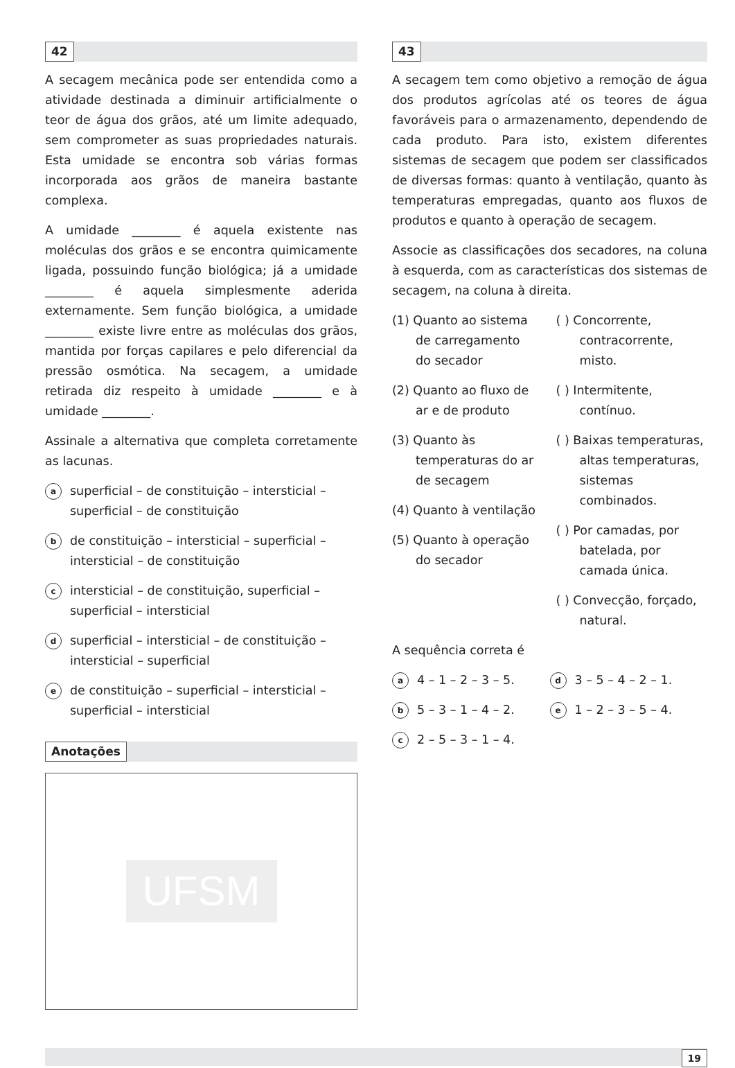42
A secagem mecânica pode ser entendida como a atividade destinada a diminuir artificialmente o teor de água dos grãos, até um limite adequado, sem comprometer as suas propriedades naturais. Esta umidade se encontra sob várias formas incorporada aos grãos de maneira bastante complexa.
A umidade ________ é aquela existente nas moléculas dos grãos e se encontra quimicamente ligada, possuindo função biológica; já a umidade ________ é aquela simplesmente aderida externamente. Sem função biológica, a umidade ________ existe livre entre as moléculas dos grãos, mantida por forças capilares e pelo diferencial da pressão osmótica. Na secagem, a umidade retirada diz respeito à umidade ________ e à umidade ________.
Assinale a alternativa que completa corretamente as lacunas.
asuperficial – de constituição – intersticial – superficial – de constituição
bde constituição – intersticial – superficial – intersticial – de constituição
cintersticial – de constituição, superficial – superficial – intersticial
dsuperficial – intersticial – de constituição – intersticial – superficial
ede constituição – superficial – intersticial – superficial – intersticial
Anotações
UFSM
43
A secagem tem como objetivo a remoção de água dos produtos agrícolas até os teores de água favoráveis para o armazenamento, dependendo de cada produto. Para isto, existem diferentes sistemas de secagem que podem ser classificados de diversas formas: quanto à ventilação, quanto às temperaturas empregadas, quanto aos fluxos de produtos e quanto à operação de secagem.
Associe as classificações dos secadores, na coluna à esquerda, com as características dos sistemas de secagem, na coluna à direita.
(1) Quanto ao sistema de carregamento do secador
(2) Quanto ao fluxo de ar e de produto
(3) Quanto às temperaturas do ar de secagem
(4) Quanto à ventilação
(5) Quanto à operação do secador
( ) Concorrente, contracorrente, misto.
( ) Intermitente, contínuo.
( ) Baixas temperaturas, altas temperaturas, sistemas combinados.
( ) Por camadas, por batelada, por camada única.
( ) Convecção, forçado, natural.
A sequência correta é
a 4 – 1 – 2 – 3 – 5.
d 3 – 5 – 4 – 2 – 1.
b 5 – 3 – 1 – 4 – 2.
e 1 – 2 – 3 – 5 – 4.
c 2 – 5 – 3 – 1 – 4.
19